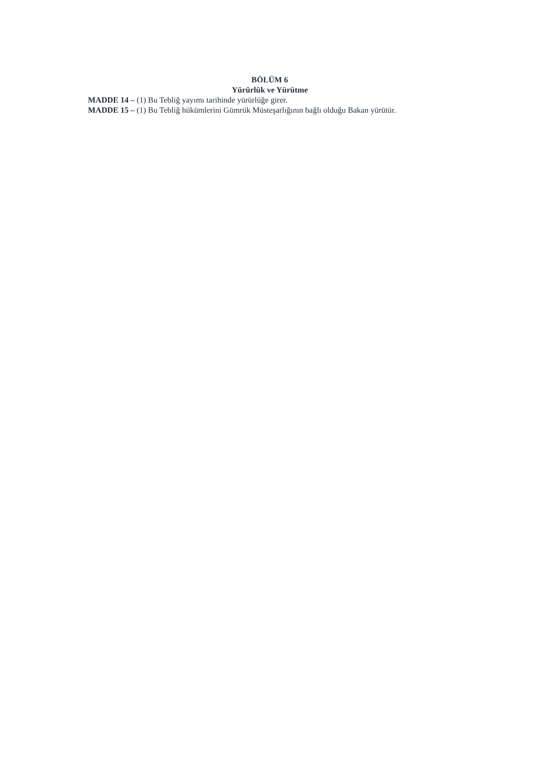BÖLÜM 6
Yürürlük ve Yürütme
MADDE 14 – (1) Bu Tebliğ yayımı tarihinde yürürlüğe girer.
MADDE 15 – (1) Bu Tebliğ hükümlerini Gümrük Müsteşarlığının bağlı olduğu Bakan yürütür.